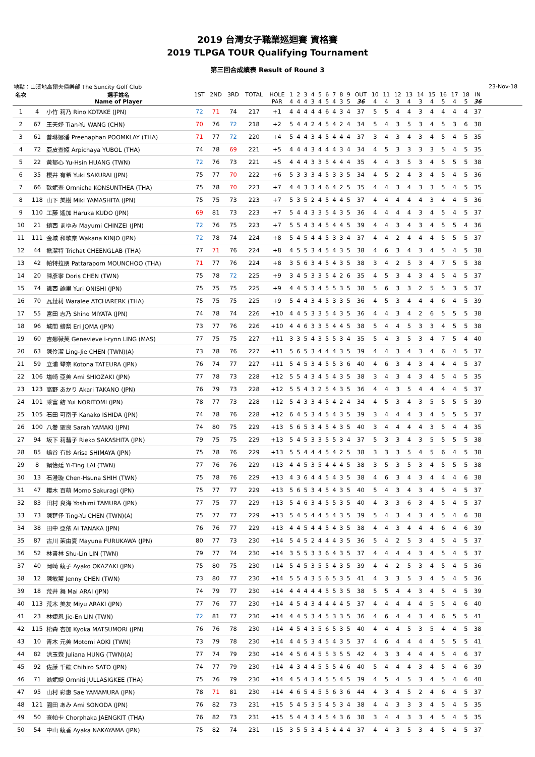2019 台灣女子職業巡迴賽 資格賽
2019 TLPGA TOUR Qualifying Tournament
第三回合成績表 Result of Round 3
| 地點：山溪地高爾夫俱樂部 The Suncity Golf Club | | | | | | | | | | | | | | | | | | | | | | | | | | | | 23-Nov-18 |
| 名次 | | 選手姓名 | 1ST | 2ND | 3RD | TOTAL | HOLE | 1 | 2 | 3 | 4 | 5 | 6 | 7 | 8 | 9 | OUT | 10 | 11 | 12 | 13 | 14 | 15 | 16 | 17 | 18 | IN | |
| | | Name of Player | | | | | PAR | 4 | 4 | 4 | 3 | 4 | 5 | 4 | 3 | 5 | 36 | 4 | 4 | 3 | 4 | 3 | 4 | 5 | 4 | 5 | 36 | |
| 1 | 4 | 小竹 莉乃 Rino KOTAKE (JPN) | 72 | 71 | 74 | 217 | +1 | 4 | 4 | 4 | 4 | 4 | 6 | 4 | 3 | 4 | 37 | 5 | 5 | 4 | 4 | 3 | 4 | 4 | 4 | 4 | 37 | |
| 2 | 67 | 王天妤 Tian-Yu WANG (CHN) | 70 | 76 | 72 | 218 | +2 | 5 | 4 | 4 | 2 | 4 | 5 | 4 | 2 | 4 | 34 | 5 | 4 | 3 | 5 | 3 | 4 | 5 | 3 | 6 | 38 | |
| 3 | 61 | 普琳娜潘 Preenaphan POOMKLAY (THA) | 71 | 77 | 72 | 220 | +4 | 5 | 4 | 4 | 3 | 4 | 5 | 4 | 4 | 4 | 37 | 3 | 4 | 3 | 4 | 3 | 4 | 5 | 4 | 5 | 35 | |
| 4 | 72 | 亞皮查婭 Arpichaya YUBOL (THA) | 74 | 78 | 69 | 221 | +5 | 4 | 4 | 4 | 3 | 4 | 4 | 4 | 3 | 4 | 34 | 4 | 5 | 3 | 3 | 3 | 3 | 5 | 4 | 5 | 35 | |
| 5 | 22 | 黃郁心 Yu-Hsin HUANG (TWN) | 72 | 76 | 73 | 221 | +5 | 4 | 4 | 4 | 3 | 3 | 5 | 4 | 4 | 4 | 35 | 4 | 4 | 3 | 5 | 3 | 4 | 5 | 5 | 5 | 38 | |
| 6 | 35 | 櫻井 有希 Yuki SAKURAI (JPN) | 75 | 77 | 70 | 222 | +6 | 5 | 3 | 3 | 3 | 4 | 5 | 3 | 3 | 5 | 34 | 4 | 5 | 2 | 4 | 3 | 4 | 5 | 4 | 5 | 36 | |
| 7 | 66 | 歐妮查 Ornnicha KONSUNTHEA (THA) | 75 | 78 | 70 | 223 | +7 | 4 | 4 | 3 | 3 | 4 | 6 | 4 | 2 | 5 | 35 | 4 | 4 | 3 | 4 | 3 | 3 | 5 | 4 | 5 | 35 | |
| 8 | 118 | 山下 美樹 Miki YAMASHITA (JPN) | 75 | 75 | 73 | 223 | +7 | 5 | 3 | 5 | 2 | 4 | 5 | 4 | 4 | 5 | 37 | 4 | 4 | 4 | 4 | 4 | 3 | 4 | 4 | 5 | 36 | |
| 9 | 110 | 工藤 遙加 Haruka KUDO (JPN) | 69 | 81 | 73 | 223 | +7 | 5 | 4 | 4 | 3 | 3 | 5 | 4 | 3 | 5 | 36 | 4 | 4 | 4 | 4 | 3 | 4 | 5 | 4 | 5 | 37 | |
| 10 | 21 | 鎮西 まゆみ Mayumi CHINZEI (JPN) | 72 | 76 | 75 | 223 | +7 | 5 | 5 | 4 | 3 | 4 | 5 | 4 | 4 | 5 | 39 | 4 | 4 | 3 | 4 | 3 | 4 | 5 | 5 | 4 | 36 | |
| 11 | 111 | 金城 和歌奈 Wakana KINJO (JPN) | 72 | 78 | 74 | 224 | +8 | 5 | 4 | 5 | 4 | 4 | 5 | 3 | 3 | 4 | 37 | 4 | 4 | 2 | 4 | 4 | 4 | 5 | 5 | 5 | 37 | |
| 12 | 44 | 搋潔特 Trichat CHEENGLAB (THA) | 77 | 71 | 76 | 224 | +8 | 4 | 5 | 5 | 3 | 4 | 5 | 4 | 3 | 5 | 38 | 4 | 6 | 3 | 4 | 3 | 4 | 5 | 4 | 5 | 38 | |
| 13 | 42 | 帕特拉朋 Pattaraporn MOUNCHOO (THA) | 71 | 77 | 76 | 224 | +8 | 3 | 5 | 6 | 3 | 4 | 5 | 4 | 3 | 5 | 38 | 3 | 4 | 2 | 5 | 3 | 4 | 7 | 5 | 5 | 38 | |
| 14 | 20 | 陳彥寧 Doris CHEN (TWN) | 75 | 78 | 72 | 225 | +9 | 3 | 4 | 5 | 3 | 3 | 5 | 4 | 2 | 6 | 35 | 4 | 5 | 3 | 4 | 3 | 4 | 5 | 4 | 5 | 37 | |
| 15 | 74 | 識西 諭里 Yuri ONISHI (JPN) | 75 | 75 | 75 | 225 | +9 | 4 | 4 | 5 | 3 | 4 | 5 | 5 | 3 | 5 | 38 | 5 | 6 | 3 | 3 | 2 | 5 | 5 | 3 | 5 | 37 | |
| 16 | 70 | 瓦菈莉 Waralee ATCHARERK (THA) | 75 | 75 | 75 | 225 | +9 | 5 | 4 | 4 | 3 | 4 | 5 | 3 | 3 | 5 | 36 | 4 | 5 | 3 | 4 | 4 | 4 | 6 | 4 | 5 | 39 | |
| 17 | 55 | 宮田 志乃 Shino MIYATA (JPN) | 74 | 78 | 74 | 226 | +10 | 4 | 4 | 5 | 3 | 3 | 5 | 4 | 3 | 5 | 36 | 4 | 4 | 3 | 4 | 2 | 6 | 5 | 5 | 5 | 38 | |
| 18 | 96 | 城間 繪梨 Eri JOMA (JPN) | 73 | 77 | 76 | 226 | +10 | 4 | 4 | 6 | 3 | 3 | 5 | 4 | 4 | 5 | 38 | 5 | 4 | 4 | 5 | 3 | 3 | 4 | 5 | 5 | 38 | |
| 19 | 60 | 吉娜薇芙 Genevieve i-rynn LING (MAS) | 77 | 75 | 75 | 227 | +11 | 3 | 3 | 5 | 4 | 3 | 5 | 5 | 3 | 4 | 35 | 5 | 4 | 3 | 5 | 3 | 4 | 7 | 5 | 4 | 40 | |
| 20 | 63 | 陳伶潔 Ling-Jie CHEN (TWN)(A) | 73 | 78 | 76 | 227 | +11 | 5 | 6 | 5 | 3 | 4 | 4 | 4 | 3 | 5 | 39 | 4 | 4 | 3 | 4 | 3 | 4 | 6 | 4 | 5 | 37 | |
| 21 | 59 | 立浦 琴奈 Kotona TATEURA (JPN) | 76 | 74 | 77 | 227 | +11 | 5 | 4 | 5 | 3 | 4 | 5 | 5 | 3 | 6 | 40 | 4 | 6 | 3 | 4 | 3 | 4 | 4 | 4 | 5 | 37 | |
| 22 | 106 | 塩崎 亞美 Ami SHIOZAKI (JPN) | 77 | 78 | 73 | 228 | +12 | 5 | 5 | 4 | 3 | 4 | 5 | 4 | 3 | 5 | 38 | 3 | 4 | 3 | 4 | 3 | 4 | 5 | 4 | 5 | 35 | |
| 23 | 123 | 高野 あかり Akari TAKANO (JPN) | 76 | 79 | 73 | 228 | +12 | 5 | 5 | 4 | 3 | 2 | 5 | 4 | 3 | 5 | 36 | 4 | 4 | 3 | 5 | 4 | 4 | 4 | 4 | 5 | 37 | |
| 24 | 101 | 乘富 結 Yui NORITOMI (JPN) | 78 | 77 | 73 | 228 | +12 | 5 | 4 | 3 | 3 | 4 | 5 | 4 | 2 | 4 | 34 | 4 | 5 | 3 | 4 | 3 | 5 | 5 | 5 | 5 | 39 | |
| 25 | 105 | 石田 可南子 Kanako ISHIDA (JPN) | 74 | 78 | 76 | 228 | +12 | 6 | 4 | 5 | 3 | 4 | 5 | 4 | 3 | 5 | 39 | 3 | 4 | 4 | 4 | 3 | 4 | 5 | 5 | 5 | 37 | |
| 26 | 100 | 八巻 聖良 Sarah YAMAKI (JPN) | 74 | 80 | 75 | 229 | +13 | 5 | 6 | 5 | 3 | 4 | 5 | 4 | 3 | 5 | 40 | 3 | 4 | 4 | 4 | 4 | 3 | 5 | 4 | 4 | 35 | |
| 27 | 94 | 坂下 莉彗子 Rieko SAKASHITA (JPN) | 79 | 75 | 75 | 229 | +13 | 5 | 4 | 5 | 3 | 3 | 5 | 5 | 3 | 4 | 37 | 5 | 3 | 3 | 4 | 3 | 5 | 5 | 5 | 5 | 38 | |
| 28 | 85 | 嶋谷 有紗 Arisa SHIMAYA (JPN) | 75 | 78 | 76 | 229 | +13 | 5 | 5 | 4 | 4 | 4 | 5 | 4 | 2 | 5 | 38 | 3 | 3 | 3 | 5 | 4 | 5 | 6 | 4 | 5 | 38 | |
| 29 | 8 | 賴怡廷 Yi-Ting LAI (TWN) | 77 | 76 | 76 | 229 | +13 | 4 | 4 | 5 | 3 | 5 | 4 | 4 | 4 | 5 | 38 | 3 | 5 | 3 | 5 | 3 | 4 | 5 | 5 | 5 | 38 | |
| 30 | 13 | 石澄璇 Chen-Hsuna SHIH (TWN) | 75 | 78 | 76 | 229 | +13 | 4 | 3 | 6 | 4 | 4 | 5 | 4 | 3 | 5 | 38 | 4 | 6 | 3 | 4 | 3 | 4 | 4 | 4 | 6 | 38 | |
| 31 | 47 | 櫻木 百萌 Momo Sakuragi (JPN) | 75 | 77 | 77 | 229 | +13 | 5 | 6 | 5 | 3 | 4 | 5 | 4 | 3 | 5 | 40 | 5 | 4 | 3 | 4 | 3 | 4 | 5 | 4 | 5 | 37 | |
| 32 | 83 | 田村 良海 Yoshimi TAMURA (JPN) | 77 | 75 | 77 | 229 | +13 | 5 | 4 | 6 | 3 | 4 | 5 | 5 | 3 | 5 | 40 | 4 | 3 | 3 | 6 | 3 | 4 | 5 | 4 | 5 | 37 | |
| 33 | 73 | 陳莛伃 Ting-Yu CHEN (TWN)(A) | 75 | 77 | 77 | 229 | +13 | 5 | 4 | 5 | 4 | 4 | 5 | 4 | 3 | 5 | 39 | 5 | 4 | 3 | 4 | 3 | 4 | 5 | 4 | 6 | 38 | |
| 34 | 38 | 田中 亞依 Ai TANAKA (JPN) | 76 | 76 | 77 | 229 | +13 | 4 | 4 | 5 | 4 | 4 | 5 | 4 | 3 | 5 | 38 | 4 | 4 | 3 | 4 | 4 | 4 | 6 | 4 | 6 | 39 | |
| 35 | 87 | 古川 茉由夏 Mayuna FURUKAWA (JPN) | 80 | 77 | 73 | 230 | +14 | 5 | 4 | 5 | 2 | 4 | 4 | 4 | 3 | 5 | 36 | 5 | 4 | 2 | 5 | 3 | 4 | 5 | 4 | 5 | 37 | |
| 36 | 52 | 林書林 Shu-Lin LIN (TWN) | 79 | 77 | 74 | 230 | +14 | 3 | 5 | 5 | 3 | 3 | 6 | 4 | 3 | 5 | 37 | 4 | 4 | 4 | 4 | 3 | 4 | 5 | 4 | 5 | 37 | |
| 37 | 40 | 岡崎 綾子 Ayako OKAZAKI (JPN) | 75 | 80 | 75 | 230 | +14 | 5 | 4 | 5 | 3 | 5 | 5 | 4 | 3 | 5 | 39 | 4 | 4 | 2 | 5 | 3 | 4 | 5 | 4 | 5 | 36 | |
| 38 | 12 | 陳敏薰 Jenny CHEN (TWN) | 73 | 80 | 77 | 230 | +14 | 5 | 5 | 4 | 3 | 5 | 6 | 5 | 3 | 5 | 41 | 4 | 3 | 3 | 5 | 3 | 4 | 5 | 4 | 5 | 36 | |
| 39 | 18 | 荒井 舞 Mai ARAI (JPN) | 74 | 79 | 77 | 230 | +14 | 4 | 4 | 4 | 4 | 4 | 5 | 5 | 3 | 5 | 38 | 5 | 5 | 4 | 4 | 3 | 4 | 5 | 4 | 5 | 39 | |
| 40 | 113 | 荒木 美友 Miyu ARAKI (JPN) | 77 | 76 | 77 | 230 | +14 | 4 | 5 | 4 | 3 | 4 | 4 | 4 | 4 | 5 | 37 | 4 | 4 | 4 | 4 | 4 | 5 | 5 | 4 | 6 | 40 | |
| 41 | 23 | 林婕恩 Jie-En LIN (TWN) | 72 | 81 | 77 | 230 | +14 | 4 | 4 | 5 | 3 | 4 | 5 | 3 | 3 | 5 | 36 | 4 | 6 | 4 | 4 | 3 | 4 | 6 | 5 | 5 | 41 | |
| 42 | 115 | 松森 杏加 Kyoka MATSUMORI (JPN) | 76 | 76 | 78 | 230 | +14 | 4 | 5 | 4 | 3 | 5 | 6 | 5 | 3 | 5 | 40 | 4 | 4 | 4 | 5 | 3 | 5 | 4 | 4 | 5 | 38 | |
| 43 | 10 | 青木 元美 Motomi AOKI (TWN) | 73 | 79 | 78 | 230 | +14 | 4 | 4 | 5 | 3 | 4 | 5 | 4 | 3 | 5 | 37 | 4 | 6 | 4 | 4 | 4 | 4 | 5 | 5 | 5 | 41 | |
| 44 | 82 | 洪玉霖 Juliana HUNG (TWN)(A) | 77 | 74 | 79 | 230 | +14 | 4 | 5 | 6 | 4 | 5 | 5 | 3 | 5 | 5 | 42 | 4 | 3 | 3 | 4 | 4 | 4 | 5 | 4 | 6 | 37 | |
| 45 | 92 | 佐藤 千紘 Chihiro SATO (JPN) | 74 | 77 | 79 | 230 | +14 | 4 | 3 | 4 | 4 | 5 | 5 | 5 | 4 | 6 | 40 | 5 | 4 | 4 | 4 | 3 | 4 | 5 | 4 | 6 | 39 | |
| 46 | 71 | 翁妮媞 Ornniti JULLASIGKEE (THA) | 75 | 76 | 79 | 230 | +14 | 4 | 5 | 4 | 3 | 4 | 5 | 5 | 4 | 5 | 39 | 4 | 5 | 4 | 5 | 3 | 4 | 5 | 4 | 6 | 40 | |
| 47 | 95 | 山村 彩惠 Sae YAMAMURA (JPN) | 78 | 71 | 81 | 230 | +14 | 4 | 6 | 5 | 4 | 5 | 5 | 6 | 3 | 6 | 44 | 4 | 3 | 4 | 5 | 2 | 4 | 6 | 4 | 5 | 37 | |
| 48 | 121 | 園田 あみ Ami SONODA (JPN) | 76 | 82 | 73 | 231 | +15 | 5 | 4 | 5 | 3 | 5 | 4 | 5 | 3 | 4 | 38 | 4 | 4 | 3 | 3 | 3 | 4 | 5 | 4 | 5 | 35 | |
| 49 | 50 | 查帕卡 Chorphaka JAENGKIT (THA) | 76 | 82 | 73 | 231 | +15 | 5 | 4 | 4 | 3 | 4 | 5 | 4 | 3 | 6 | 38 | 3 | 4 | 4 | 3 | 3 | 4 | 5 | 4 | 5 | 35 | |
| 50 | 54 | 中山 綾香 Ayaka NAKAYAMA (JPN) | 75 | 82 | 74 | 231 | +15 | 3 | 5 | 5 | 3 | 4 | 5 | 4 | 4 | 4 | 37 | 4 | 4 | 3 | 5 | 3 | 4 | 5 | 4 | 5 | 37 | |